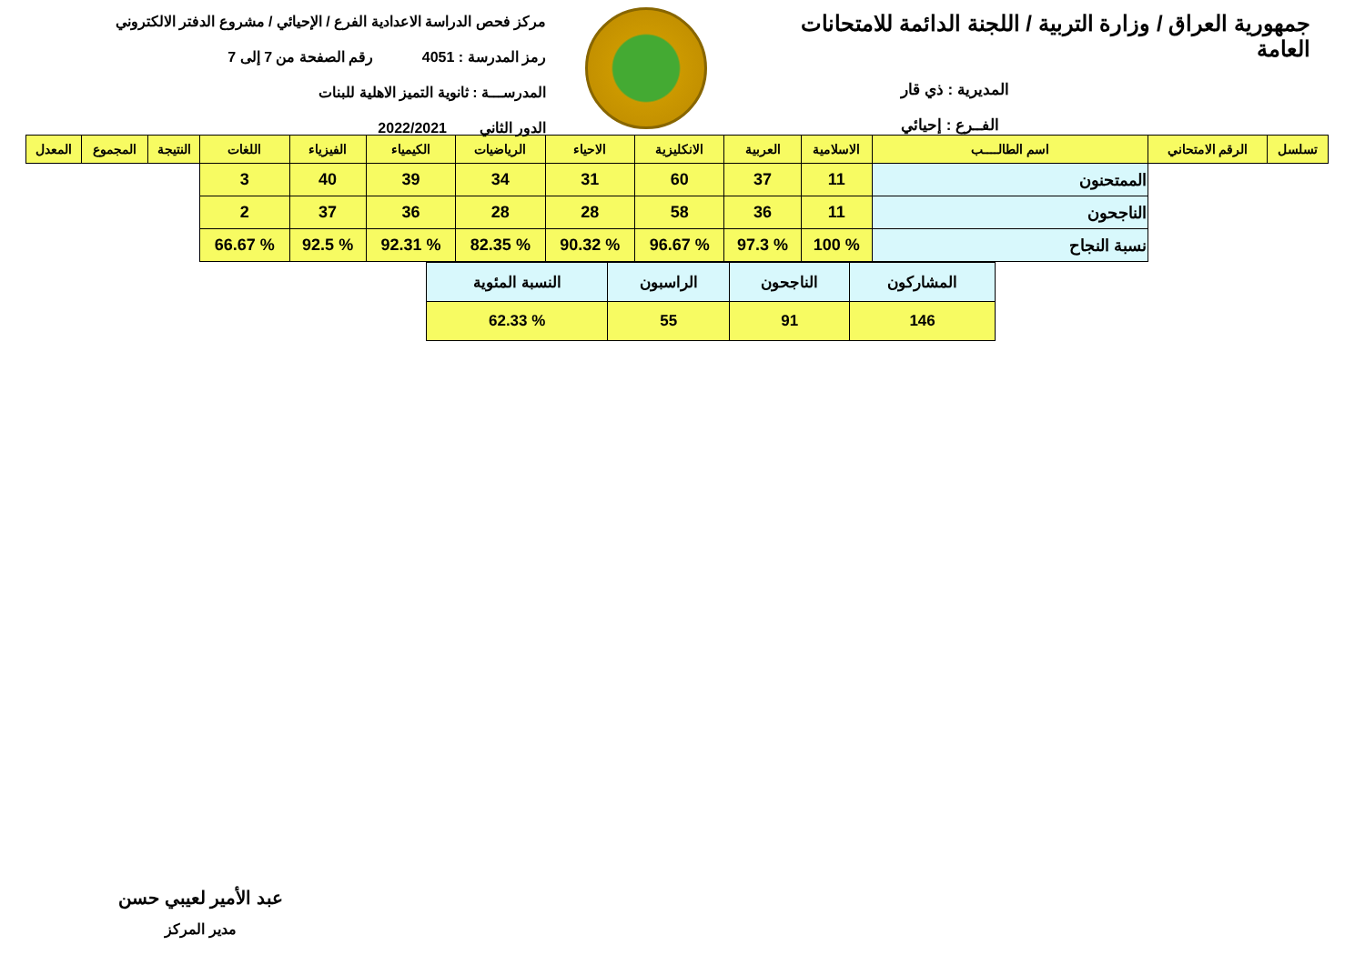جمهورية العراق / وزارة التربية / اللجنة الدائمة للامتحانات العامة
المديرية : ذي قار
الفــرع : إحيائي
مركز فحص الدراسة الاعدادية الفرع / الإحيائي / مشروع الدفتر الالكتروني
رمز المدرسة : 4051 رقم الصفحة من 7 إلى 7
المدرســـة : ثانوية التميز الاهلية للبنات
الدور الثاني 2022/2021
| تسلسل | الرقم الامتحاني | اسم الطالــــب | الاسلامية | العربية | الانكليزية | الاحياء | الرياضيات | الكيمياء | الفيزياء | اللغات | النتيجة | المجموع | المعدل |
| --- | --- | --- | --- | --- | --- | --- | --- | --- | --- | --- | --- | --- | --- |
| | | الممتحنون | 11 | 37 | 60 | 31 | 34 | 39 | 40 | 3 | | | |
| | | الناجحون | 11 | 36 | 58 | 28 | 28 | 36 | 37 | 2 | | | |
| | | نسبة النجاح | % 100 | % 97.3 | % 96.67 | % 90.32 | % 82.35 | % 92.31 | % 92.5 | % 66.67 | | | |
| المشاركون | الناجحون | الراسبون | النسبة المئوية |
| 146 | 91 | 55 | % 62.33 |
عبد الأمير لعيبي حسن
مدير المركز